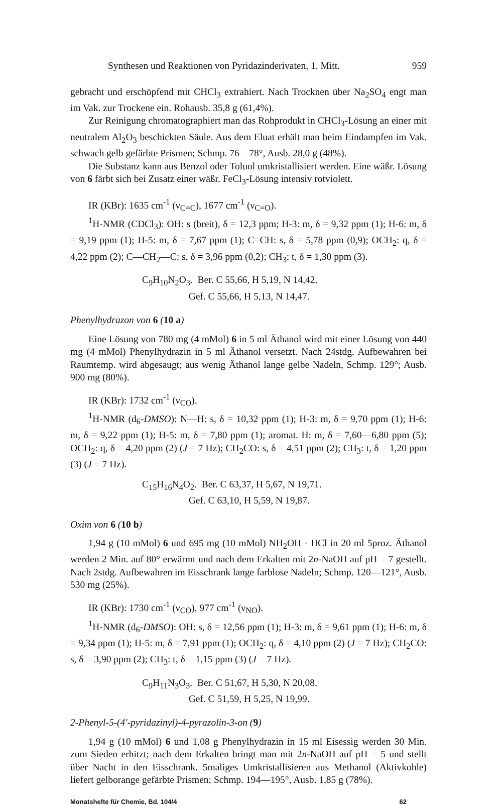Synthesen und Reaktionen von Pyridazinderivaten, 1. Mitt. 959
gebracht und erschöpfend mit CHCl<sub>3</sub> extrahiert. Nach Trocknen über Na<sub>2</sub>SO<sub>4</sub> engt man im Vak. zur Trockene ein. Rohausb. 35,8 g (61,4%).
Zur Reinigung chromatographiert man das Rohprodukt in CHCl<sub>3</sub>-Lösung an einer mit neutralem Al<sub>2</sub>O<sub>3</sub> beschickten Säule. Aus dem Eluat erhält man beim Eindampfen im Vak. schwach gelb gefärbte Prismen; Schmp. 76—78°, Ausb. 28,0 g (48%).
Die Substanz kann aus Benzol oder Toluol umkristallisiert werden. Eine wäßr. Lösung von 6 färbt sich bei Zusatz einer wäßr. FeCl<sub>3</sub>-Lösung intensiv rotviolett.
IR (KBr): 1635 cm<sup>-1</sup> (ν<sub>C=C</sub>), 1677 cm<sup>-1</sup> (ν<sub>C=O</sub>).
<sup>1</sup>H-NMR (CDCl<sub>3</sub>): OH: s (breit), δ = 12,3 ppm; H-3: m, δ = 9,32 ppm (1); H-6: m, δ = 9,19 ppm (1); H-5: m, δ = 7,67 ppm (1); C=CH: s, δ = 5,78 ppm (0,9); OCH<sub>2</sub>: q, δ = 4,22 ppm (2); C—CH<sub>2</sub>—C: s, δ = 3,96 ppm (0,2); CH<sub>3</sub>: t, δ = 1,30 ppm (3).
C<sub>9</sub>H<sub>10</sub>N<sub>2</sub>O<sub>3</sub>. Ber. C 55,66, H 5,19, N 14,42.
Gef. C 55,66, H 5,13, N 14,47.
Phenylhydrazon von 6 (10 a)
Eine Lösung von 780 mg (4 mMol) 6 in 5 ml Äthanol wird mit einer Lösung von 440 mg (4 mMol) Phenylhydrazin in 5 ml Äthanol versetzt. Nach 24stdg. Aufbewahren bei Raumtemp. wird abgesaugt; aus wenig Äthanol lange gelbe Nadeln, Schmp. 129°; Ausb. 900 mg (80%).
IR (KBr): 1732 cm<sup>-1</sup> (ν<sub>CO</sub>).
<sup>1</sup>H-NMR (d<sub>6</sub>-DMSO): N—H: s, δ = 10,32 ppm (1); H-3: m, δ = 9,70 ppm (1); H-6: m, δ = 9,22 ppm (1); H-5: m, δ = 7,80 ppm (1); aromat. H: m, δ = 7,60—6,80 ppm (5); OCH<sub>2</sub>: q, δ = 4,20 ppm (2) (J = 7 Hz); CH<sub>2</sub>CO: s, δ = 4,51 ppm (2); CH<sub>3</sub>: t, δ = 1,20 ppm (3) (J = 7 Hz).
C<sub>15</sub>H<sub>16</sub>N<sub>4</sub>O<sub>2</sub>. Ber. C 63,37, H 5,67, N 19,71.
Gef. C 63,10, H 5,59, N 19,87.
Oxim von 6 (10 b)
1,94 g (10 mMol) 6 und 695 mg (10 mMol) NH<sub>2</sub>OH · HCl in 20 ml 5proz. Äthanol werden 2 Min. auf 80° erwärmt und nach dem Erkalten mit 2n-NaOH auf pH = 7 gestellt. Nach 2stdg. Aufbewahren im Eisschrank lange farblose Nadeln; Schmp. 120—121°, Ausb. 530 mg (25%).
IR (KBr): 1730 cm<sup>-1</sup> (ν<sub>CO</sub>), 977 cm<sup>-1</sup> (ν<sub>NO</sub>).
<sup>1</sup>H-NMR (d<sub>6</sub>-DMSO): OH: s, δ = 12,56 ppm (1); H-3: m, δ = 9,61 ppm (1); H-6: m, δ = 9,34 ppm (1); H-5: m, δ = 7,91 ppm (1); OCH<sub>2</sub>: q, δ = 4,10 ppm (2) (J = 7 Hz); CH<sub>2</sub>CO: s, δ = 3,90 ppm (2); CH<sub>3</sub>: t, δ = 1,15 ppm (3) (J = 7 Hz).
C<sub>9</sub>H<sub>11</sub>N<sub>3</sub>O<sub>3</sub>. Ber. C 51,67, H 5,30, N 20,08.
Gef. C 51,59, H 5,25, N 19,99.
2-Phenyl-5-(4′-pyridazinyl)-4-pyrazolin-3-on (9)
1,94 g (10 mMol) 6 und 1,08 g Phenylhydrazin in 15 ml Eisessig werden 30 Min. zum Sieden erhitzt; nach dem Erkalten bringt man mit 2n-NaOH auf pH = 5 und stellt über Nacht in den Eisschrank. 5maliges Umkristallisieren aus Methanol (Aktivkohle) liefert gelborange gefärbte Prismen; Schmp. 194—195°, Ausb. 1,85 g (78%).
Monatshefte für Chemie, Bd. 104/4 62